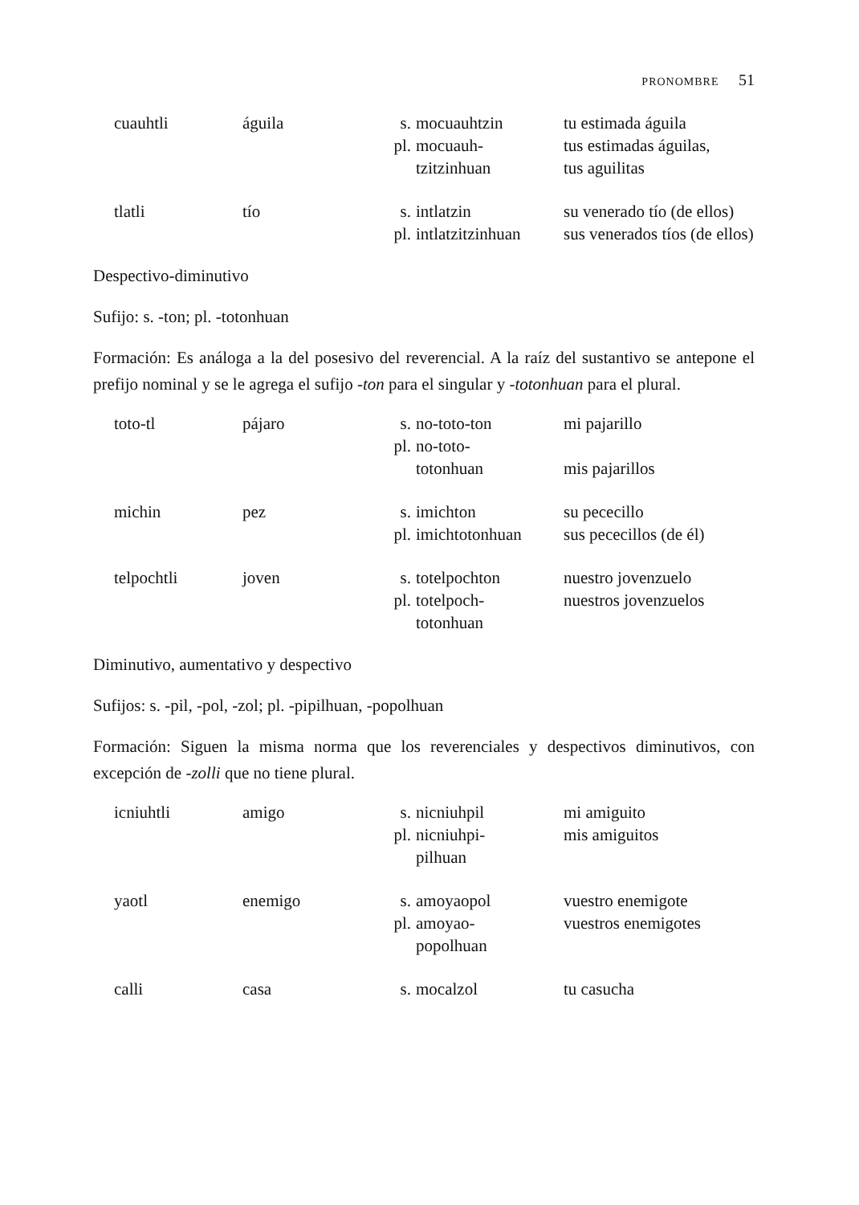PRONOMBRE 51
| cuauhtli | águila | s. | mocuauhtzin | tu estimada águila |
| | | pl. | mocuauh- tzitzinhuan | tus estimadas águilas, tus aguilitas |
| tlatli | tío | s. | intlatzin | su venerado tío (de ellos) |
| | | pl. | intlatzitzinhuan | sus venerados tíos (de ellos) |
Despectivo-diminutivo
Sufijo: s. -ton; pl. -totonhuan
Formación: Es análoga a la del posesivo del reverencial. A la raíz del sustantivo se antepone el prefijo nominal y se le agrega el sufijo -ton para el singular y -totonhuan para el plural.
| toto-tl | pájaro | s. | no-toto-ton | mi pajarillo |
| | | pl. | no-toto- totonhuan | mis pajarillos |
| michin | pez | s. | imichton | su pececillo |
| | | pl. | imichtotonhuan | sus pececillos (de él) |
| telpochtli | joven | s. | totelpochton | nuestro jovenzuelo |
| | | pl. | totelpoch- totonhuan | nuestros jovenzuelos |
Diminutivo, aumentativo y despectivo
Sufijos: s. -pil, -pol, -zol; pl. -pipilhuan, -popolhuan
Formación: Siguen la misma norma que los reverenciales y despectivos diminutivos, con excepción de -zolli que no tiene plural.
| icniuhtli | amigo | s. | nicniuhpil | mi amiguito |
| | | pl. | nicniuhpi- pilhuan | mis amiguitos |
| yaotl | enemigo | s. | amoyaopol | vuestro enemigote |
| | | pl. | amoyao- popolhuan | vuestros enemigotes |
| calli | casa | s. | mocalzol | tu casucha |